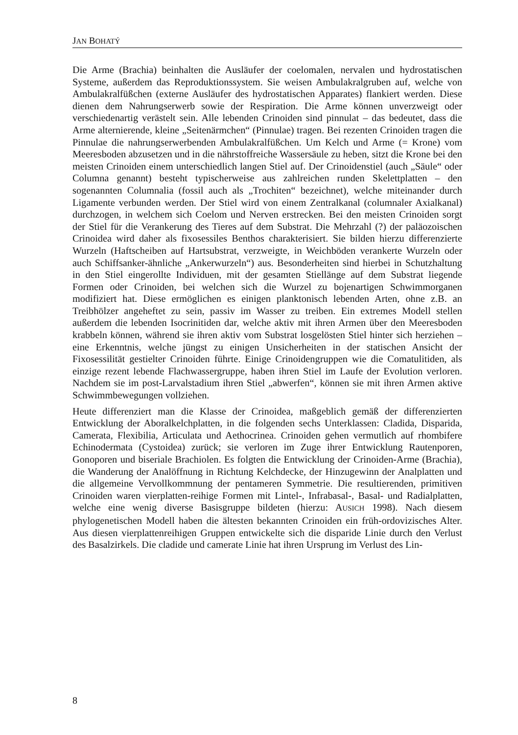JAN BOHATÝ
Die Arme (Brachia) beinhalten die Ausläufer der coelomalen, nervalen und hydrostatischen Systeme, außerdem das Reproduktionssystem. Sie weisen Ambulakralgruben auf, welche von Ambulakralfüßchen (externe Ausläufer des hydrostatischen Apparates) flankiert werden. Diese dienen dem Nahrungserwerb sowie der Respiration. Die Arme können unverzweigt oder verschiedenartig verästelt sein. Alle lebenden Crinoiden sind pinnulat – das bedeutet, dass die Arme alternierende, kleine „Seitenärmchen“ (Pinnulae) tragen. Bei rezenten Crinoiden tragen die Pinnulae die nahrungserwerbenden Ambulakralfüßchen. Um Kelch und Arme (= Krone) vom Meeresboden abzusetzen und in die nährstoffreiche Wassersäule zu heben, sitzt die Krone bei den meisten Crinoiden einem unterschiedlich langen Stiel auf. Der Crinoidenstiel (auch „Säule“ oder Columna genannt) besteht typischerweise aus zahlreichen runden Skelettplatten – den sogenannten Columnalia (fossil auch als „Trochiten“ bezeichnet), welche miteinander durch Ligamente verbunden werden. Der Stiel wird von einem Zentralkanal (columnaler Axialkanal) durchzogen, in welchem sich Coelom und Nerven erstrecken. Bei den meisten Crinoiden sorgt der Stiel für die Verankerung des Tieres auf dem Substrat. Die Mehrzahl (?) der paläozoischen Crinoidea wird daher als fixosessiles Benthos charakterisiert. Sie bilden hierzu differenzierte Wurzeln (Haftscheiben auf Hartsubstrat, verzweigte, in Weichböden verankerte Wurzeln oder auch Schiffsanker-ähnliche „Ankerwurzeln“) aus. Besonderheiten sind hierbei in Schutzhaltung in den Stiel eingerollte Individuen, mit der gesamten Stiellänge auf dem Substrat liegende Formen oder Crinoiden, bei welchen sich die Wurzel zu bojenartigen Schwimmorganen modifiziert hat. Diese ermöglichen es einigen planktonisch lebenden Arten, ohne z.B. an Treibhölzer angeheftet zu sein, passiv im Wasser zu treiben. Ein extremes Modell stellen außerdem die lebenden Isocrinitiden dar, welche aktiv mit ihren Armen über den Meeresboden krabbeln können, während sie ihren aktiv vom Substrat losgelösten Stiel hinter sich herziehen – eine Erkenntnis, welche jüngst zu einigen Unsicherheiten in der statischen Ansicht der Fixosessilität gestielter Crinoiden führte. Einige Crinoidengruppen wie die Comatulitiden, als einzige rezent lebende Flachwassergruppe, haben ihren Stiel im Laufe der Evolution verloren. Nachdem sie im post-Larvalstadium ihren Stiel „abwerfen“, können sie mit ihren Armen aktive Schwimmbewegungen vollziehen.
Heute differenziert man die Klasse der Crinoidea, maßgeblich gemäß der differenzierten Entwicklung der Aboralkelchplatten, in die folgenden sechs Unterklassen: Cladida, Disparida, Camerata, Flexibilia, Articulata und Aethocrinea. Crinoiden gehen vermutlich auf rhombifere Echinodermata (Cystoidea) zurück; sie verloren im Zuge ihrer Entwicklung Rautenporen, Gonoporen und biseriale Brachiolen. Es folgten die Entwicklung der Crinoiden-Arme (Brachia), die Wanderung der Analöffnung in Richtung Kelchdecke, der Hinzugewinn der Analplatten und die allgemeine Vervollkommnung der pentameren Symmetrie. Die resultierenden, primitiven Crinoiden waren vierplatten-reihige Formen mit Lintel-, Infrabasal-, Basal- und Radialplatten, welche eine wenig diverse Basisgruppe bildeten (hierzu: AUSICH 1998). Nach diesem phylogenetischen Modell haben die ältesten bekannten Crinoiden ein früh-ordovizisches Alter. Aus diesen vierplattenreihigen Gruppen entwickelte sich die disparide Linie durch den Verlust des Basalzirkels. Die cladide und camerate Linie hat ihren Ursprung im Verlust des Lin-
8